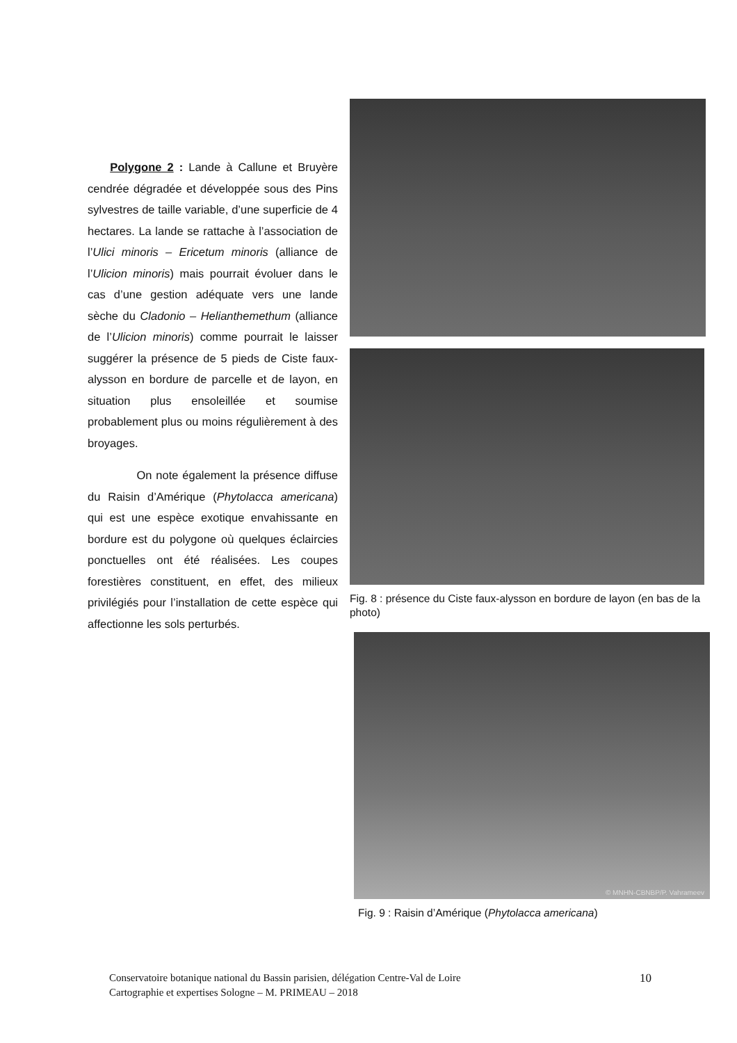Polygone 2 : Lande à Callune et Bruyère cendrée dégradée et développée sous des Pins sylvestres de taille variable, d’une superficie de 4 hectares. La lande se rattache à l’association de l’Ulici minoris – Ericetum minoris (alliance de l’Ulicion minoris) mais pourrait évoluer dans le cas d’une gestion adéquate vers une lande sèche du Cladonio – Helianthemethum (alliance de l’Ulicion minoris) comme pourrait le laisser suggérer la présence de 5 pieds de Ciste faux-alysson en bordure de parcelle et de layon, en situation plus ensoleillée et soumise probablement plus ou moins régulièrement à des broyages.
On note également la présence diffuse du Raisin d’Amérique (Phytolacca americana) qui est une espèce exotique envahissante en bordure est du polygone où quelques éclaircies ponctuelles ont été réalisées. Les coupes forestières constituent, en effet, des milieux privilégiés pour l’installation de cette espèce qui affectionne les sols perturbés.
Fig. 8 : présence du Ciste faux-alysson en bordure de layon (en bas de la photo)
© MNHN-CBNBP/P. Vahrameev
Fig. 9 : Raisin d’Amérique (Phytolacca americana)
Conservatoire botanique national du Bassin parisien, délégation Centre-Val de Loire
Cartographie et expertises Sologne – M. PRIMEAU – 2018
10